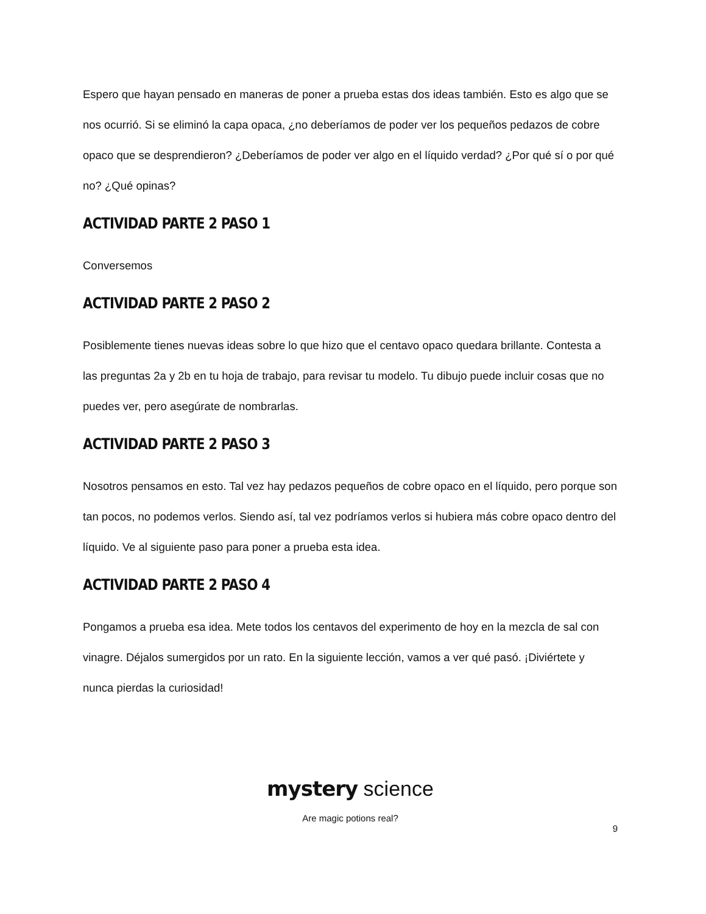Espero que hayan pensado en maneras de poner a prueba estas dos ideas también. Esto es algo que se nos ocurrió. Si se eliminó la capa opaca, ¿no deberíamos de poder ver los pequeños pedazos de cobre opaco que se desprendieron? ¿Deberíamos de poder ver algo en el líquido verdad? ¿Por qué sí o por qué no? ¿Qué opinas?
ACTIVIDAD PARTE 2 PASO 1
Conversemos
ACTIVIDAD PARTE 2 PASO 2
Posiblemente tienes nuevas ideas sobre lo que hizo que el centavo opaco quedara brillante. Contesta a las preguntas 2a y 2b en tu hoja de trabajo, para revisar tu modelo. Tu dibujo puede incluir cosas que no puedes ver, pero asegúrate de nombrarlas.
ACTIVIDAD PARTE 2 PASO 3
Nosotros pensamos en esto. Tal vez hay pedazos pequeños de cobre opaco en el líquido, pero porque son tan pocos, no podemos verlos. Siendo así, tal vez podríamos verlos si hubiera más cobre opaco dentro del líquido. Ve al siguiente paso para poner a prueba esta idea.
ACTIVIDAD PARTE 2 PASO 4
Pongamos a prueba esa idea. Mete todos los centavos del experimento de hoy en la mezcla de sal con vinagre. Déjalos sumergidos por un rato. En la siguiente lección, vamos a ver qué pasó. ¡Diviértete y nunca pierdas la curiosidad!
mystery science
Are magic potions real?
9